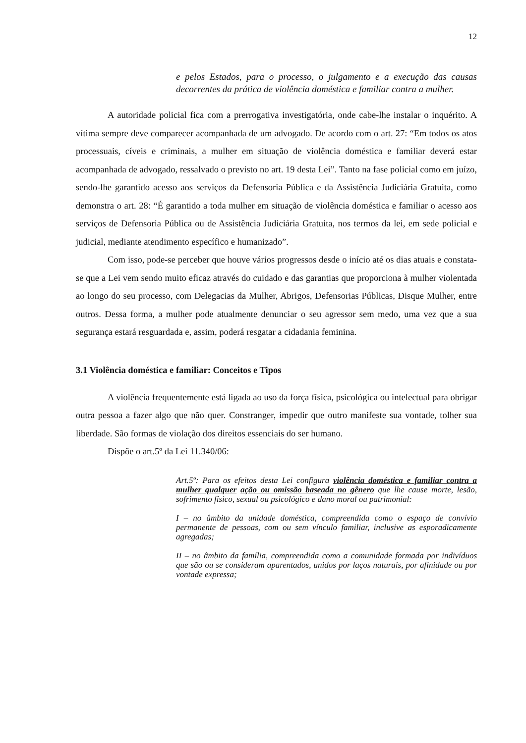12
e pelos Estados, para o processo, o julgamento e a execução das causas decorrentes da prática de violência doméstica e familiar contra a mulher.
A autoridade policial fica com a prerrogativa investigatória, onde cabe-lhe instalar o inquérito. A vítima sempre deve comparecer acompanhada de um advogado. De acordo com o art. 27: “Em todos os atos processuais, cíveis e criminais, a mulher em situação de violência doméstica e familiar deverá estar acompanhada de advogado, ressalvado o previsto no art. 19 desta Lei”. Tanto na fase policial como em juízo, sendo-lhe garantido acesso aos serviços da Defensoria Pública e da Assistência Judiciária Gratuita, como demonstra o art. 28: “É garantido a toda mulher em situação de violência doméstica e familiar o acesso aos serviços de Defensoria Pública ou de Assistência Judiciária Gratuita, nos termos da lei, em sede policial e judicial, mediante atendimento específico e humanizado”.
Com isso, pode-se perceber que houve vários progressos desde o início até os dias atuais e constata-se que a Lei vem sendo muito eficaz através do cuidado e das garantias que proporciona à mulher violentada ao longo do seu processo, com Delegacias da Mulher, Abrigos, Defensorias Públicas, Disque Mulher, entre outros. Dessa forma, a mulher pode atualmente denunciar o seu agressor sem medo, uma vez que a sua segurança estará resguardada e, assim, poderá resgatar a cidadania feminina.
3.1 Violência doméstica e familiar: Conceitos e Tipos
A violência frequentemente está ligada ao uso da força física, psicológica ou intelectual para obrigar outra pessoa a fazer algo que não quer. Constranger, impedir que outro manifeste sua vontade, tolher sua liberdade. São formas de violação dos direitos essenciais do ser humano.
Dispõe o art.5º da Lei 11.340/06:
Art.5º: Para os efeitos desta Lei configura violência doméstica e familiar contra a mulher qualquer ação ou omissão baseada no gênero que lhe cause morte, lesão, sofrimento físico, sexual ou psicológico e dano moral ou patrimonial:
I – no âmbito da unidade doméstica, compreendida como o espaço de convívio permanente de pessoas, com ou sem vínculo familiar, inclusive as esporadicamente agregadas;
II – no âmbito da família, compreendida como a comunidade formada por indivíduos que são ou se consideram aparentados, unidos por laços naturais, por afinidade ou por vontade expressa;